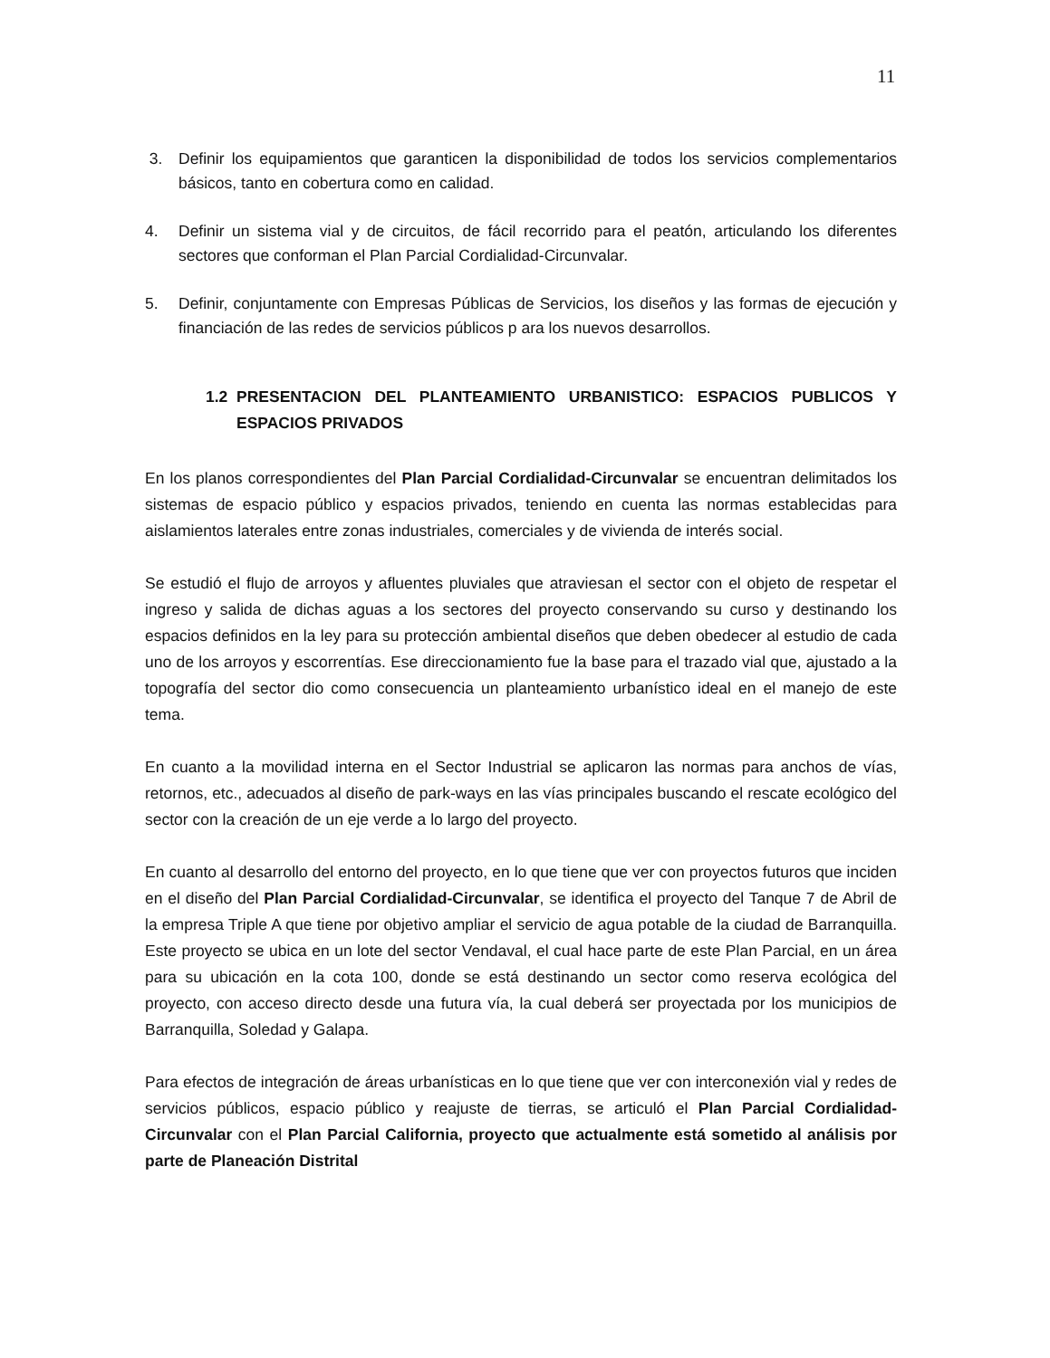11
3. Definir los equipamientos que garanticen la disponibilidad de todos los servicios complementarios básicos, tanto en cobertura como en calidad.
4. Definir un sistema vial y de circuitos, de fácil recorrido para el peatón, articulando los diferentes sectores que conforman el Plan Parcial Cordialidad-Circunvalar.
5. Definir, conjuntamente con Empresas Públicas de Servicios, los diseños y las formas de ejecución y financiación de las redes de servicios públicos p ara los nuevos desarrollos.
1.2 PRESENTACION DEL PLANTEAMIENTO URBANISTICO: ESPACIOS PUBLICOS Y ESPACIOS PRIVADOS
En los planos correspondientes del Plan Parcial Cordialidad-Circunvalar se encuentran delimitados los sistemas de espacio público y espacios privados, teniendo en cuenta las normas establecidas para aislamientos laterales entre zonas industriales, comerciales y de vivienda de interés social.
Se estudió el flujo de arroyos y afluentes pluviales que atraviesan el sector con el objeto de respetar el ingreso y salida de dichas aguas a los sectores del proyecto conservando su curso y destinando los espacios definidos en la ley para su protección ambiental diseños que deben obedecer al estudio de cada uno de los arroyos y escorrentías. Ese direccionamiento fue la base para el trazado vial que, ajustado a la topografía del sector dio como consecuencia un planteamiento urbanístico ideal en el manejo de este tema.
En cuanto a la movilidad interna en el Sector Industrial se aplicaron las normas para anchos de vías, retornos, etc., adecuados al diseño de park-ways en las vías principales buscando el rescate ecológico del sector con la creación de un eje verde a lo largo del proyecto.
En cuanto al desarrollo del entorno del proyecto, en lo que tiene que ver con proyectos futuros que inciden en el diseño del Plan Parcial Cordialidad-Circunvalar, se identifica el proyecto del Tanque 7 de Abril de la empresa Triple A que tiene por objetivo ampliar el servicio de agua potable de la ciudad de Barranquilla. Este proyecto se ubica en un lote del sector Vendaval, el cual hace parte de este Plan Parcial, en un área para su ubicación en la cota 100, donde se está destinando un sector como reserva ecológica del proyecto, con acceso directo desde una futura vía, la cual deberá ser proyectada por los municipios de Barranquilla, Soledad y Galapa.
Para efectos de integración de áreas urbanísticas en lo que tiene que ver con interconexión vial y redes de servicios públicos, espacio público y reajuste de tierras, se articuló el Plan Parcial Cordialidad-Circunvalar con el Plan Parcial California, proyecto que actualmente está sometido al análisis por parte de Planeación Distrital